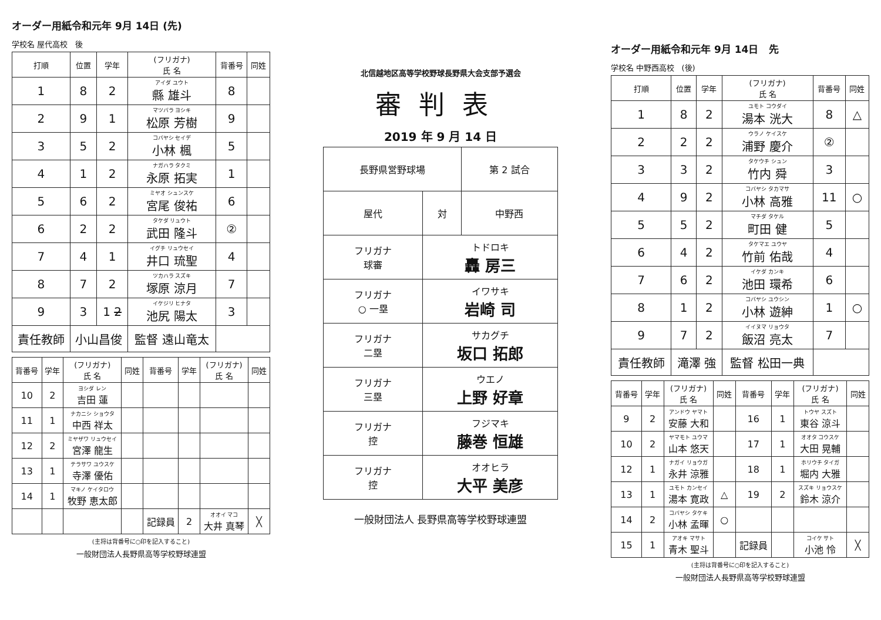オーダー用紙令和元年 9月 14日 (先)
学校名 屋代高校 後
| 打順 | 位置 | 学年 | (フリガナ) 氏 名 | 背番号 | 同姓 |
| --- | --- | --- | --- | --- | --- |
| 1 | 8 | 2 | アイダ ユウト 縣 雄斗 | 8 | |
| 2 | 9 | 1 | マツバラ ヨシキ 松原 芳樹 | 9 | |
| 3 | 5 | 2 | コバヤシ セイデ 小林 楓 | 5 | |
| 4 | 1 | 2 | ナガハラ タクミ 永原 拓実 | 1 | |
| 5 | 6 | 2 | ミヤオ シュンスケ 宮尾 俊祐 | 6 | |
| 6 | 2 | 2 | タケダ リュウト 武田 隆斗 | ② | |
| 7 | 4 | 1 | イグチ リュウセイ 井口 琉聖 | 4 | |
| 8 | 7 | 2 | ツカハラ スズキ 塚原 涼月 | 7 | |
| 9 | 3 | 1 2 | イケジリ ヒナタ 池尻 陽太 | 3 | |
| 責任教師 | 小山昌俊 | | 監督 遠山竜太 | | |
| 背番号 | 学年 | (フリガナ) 氏 名 | 同姓 | 背番号 | 学年 | (フリガナ) 氏 名 | 同姓 |
| --- | --- | --- | --- | --- | --- | --- | --- |
| 10 | 2 | ヨシダ レン 吉田 蓮 | | | | | |
| 11 | 1 | ナカニシ ショウタ 中西 祥太 | | | | | |
| 12 | 2 | ミヤザワ リュウセイ 宮澤 龍生 | | | | | |
| 13 | 1 | テラサワ ユウスケ 寺澤 優佑 | | | | | |
| 14 | 1 | マキノ ケイタロウ 牧野 恵太郎 | | | | | |
| | | | | 記録員 | 2 | オオイ マコ 大井 真琴 | ╳ |
(主将は背番号に○印を記入すること)
一般財団法人長野県高等学校野球連盟
北信越地区高等学校野球長野県大会支部予選会
審判表
2019 年 9 月 14 日
| 長野県営野球場 | | 第 2 試合 |
| 屋代 | 対 | 中野西 |
| フリガナ 球審 | トドロキ 轟 房三 | |
| フリガナ ○ 一塁 | イワサキ 岩崎 司 | |
| フリガナ 二塁 | サカグチ 坂口 拓郎 | |
| フリガナ 三塁 | ウエノ 上野 好章 | |
| フリガナ 控 | フジマキ 藤巻 恒雄 | |
| フリガナ 控 | オオヒラ 大平 美彦 | |
一般財団法人 長野県高等学校野球連盟
オーダー用紙令和元年 9月 14日 先
学校名 中野西高校 (後)
| 打順 | 位置 | 学年 | (フリガナ) 氏 名 | 背番号 | 同姓 |
| --- | --- | --- | --- | --- | --- |
| 1 | 8 | 2 | ユモト コウダイ 湯本 洸大 | 8 | △ |
| 2 | 2 | 2 | ウラノ ケイスケ 浦野 慶介 | ② | |
| 3 | 3 | 2 | タケウチ シュン 竹内 舜 | 3 | |
| 4 | 9 | 2 | コバヤシ タカマサ 小林 高雅 | 11 | ○ |
| 5 | 5 | 2 | マチダ タケル 町田 健 | 5 | |
| 6 | 4 | 2 | タケマエ ユウヤ 竹前 佑哉 | 4 | |
| 7 | 6 | 2 | イケダ カンキ 池田 環希 | 6 | |
| 8 | 1 | 2 | コバヤシ ユウシン 小林 遊紳 | 1 | ○ |
| 9 | 7 | 2 | イイヌマ リョウタ 飯沼 亮太 | 7 | |
| 責任教師 | 滝澤 強 | | 監督 松田一典 | | |
| 背番号 | 学年 | (フリガナ) 氏 名 | 同姓 | 背番号 | 学年 | (フリガナ) 氏 名 | 同姓 |
| --- | --- | --- | --- | --- | --- | --- | --- |
| 9 | 2 | アンドウ ヤマト 安藤 大和 | | 16 | 1 | トウヤ スズト 東谷 涼斗 | |
| 10 | 2 | ヤマモト ユウマ 山本 悠天 | | 17 | 1 | オオタ コウスケ 大田 晃輔 | |
| 12 | 1 | ナガイ リョウガ 永井 涼雅 | | 18 | 1 | ホリウチ タイガ 堀内 大雅 | |
| 13 | 1 | ユモト カンセイ 湯本 寛政 | △ | 19 | 2 | スズキ リョウスケ 鈴木 涼介 | |
| 14 | 2 | コバヤシ タケキ 小林 孟暉 | ○ | | | | |
| 15 | 1 | アオキ マサト 青木 聖斗 | | 記録員 | | コイケ サト 小池 怜 | ╳ |
(主将は背番号に○印を記入すること)
一般財団法人長野県高等学校野球連盟